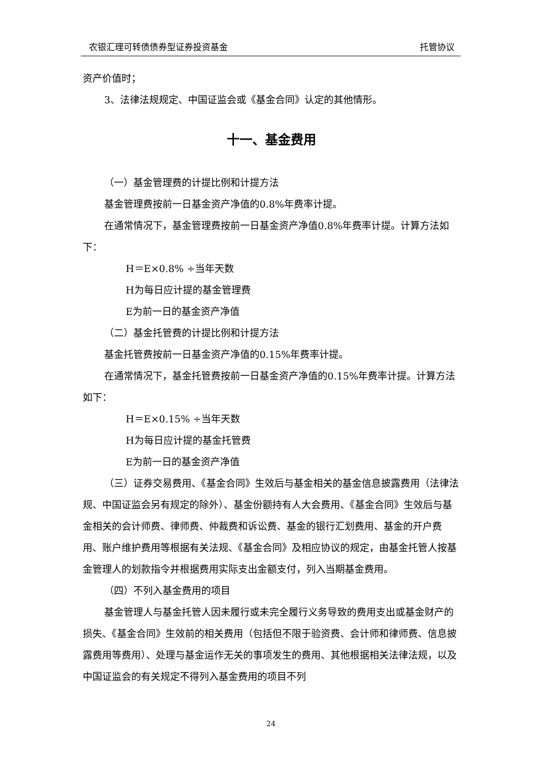农银汇理可转债债券型证券投资基金 托管协议
资产价值时；
3、法律法规规定、中国证监会或《基金合同》认定的其他情形。
十一、基金费用
（一）基金管理费的计提比例和计提方法
基金管理费按前一日基金资产净值的0.8%年费率计提。
在通常情况下，基金管理费按前一日基金资产净值0.8%年费率计提。计算方法如下：
H＝E×0.8% ÷当年天数
H为每日应计提的基金管理费
E为前一日的基金资产净值
（二）基金托管费的计提比例和计提方法
基金托管费按前一日基金资产净值的0.15%年费率计提。
在通常情况下，基金托管费按前一日基金资产净值的0.15%年费率计提。计算方法如下：
H＝E×0.15% ÷当年天数
H为每日应计提的基金托管费
E为前一日的基金资产净值
（三）证券交易费用、《基金合同》生效后与基金相关的基金信息披露费用（法律法规、中国证监会另有规定的除外）、基金份额持有人大会费用、《基金合同》生效后与基金相关的会计师费、律师费、仲裁费和诉讼费、基金的银行汇划费用、基金的开户费用、账户维护费用等根据有关法规、《基金合同》及相应协议的规定，由基金托管人按基金管理人的划款指令并根据费用实际支出金额支付，列入当期基金费用。
（四）不列入基金费用的项目
基金管理人与基金托管人因未履行或未完全履行义务导致的费用支出或基金财产的损失、《基金合同》生效前的相关费用（包括但不限于验资费、会计师和律师费、信息披露费用等费用）、处理与基金运作无关的事项发生的费用、其他根据相关法律法规，以及中国证监会的有关规定不得列入基金费用的项目不列
24